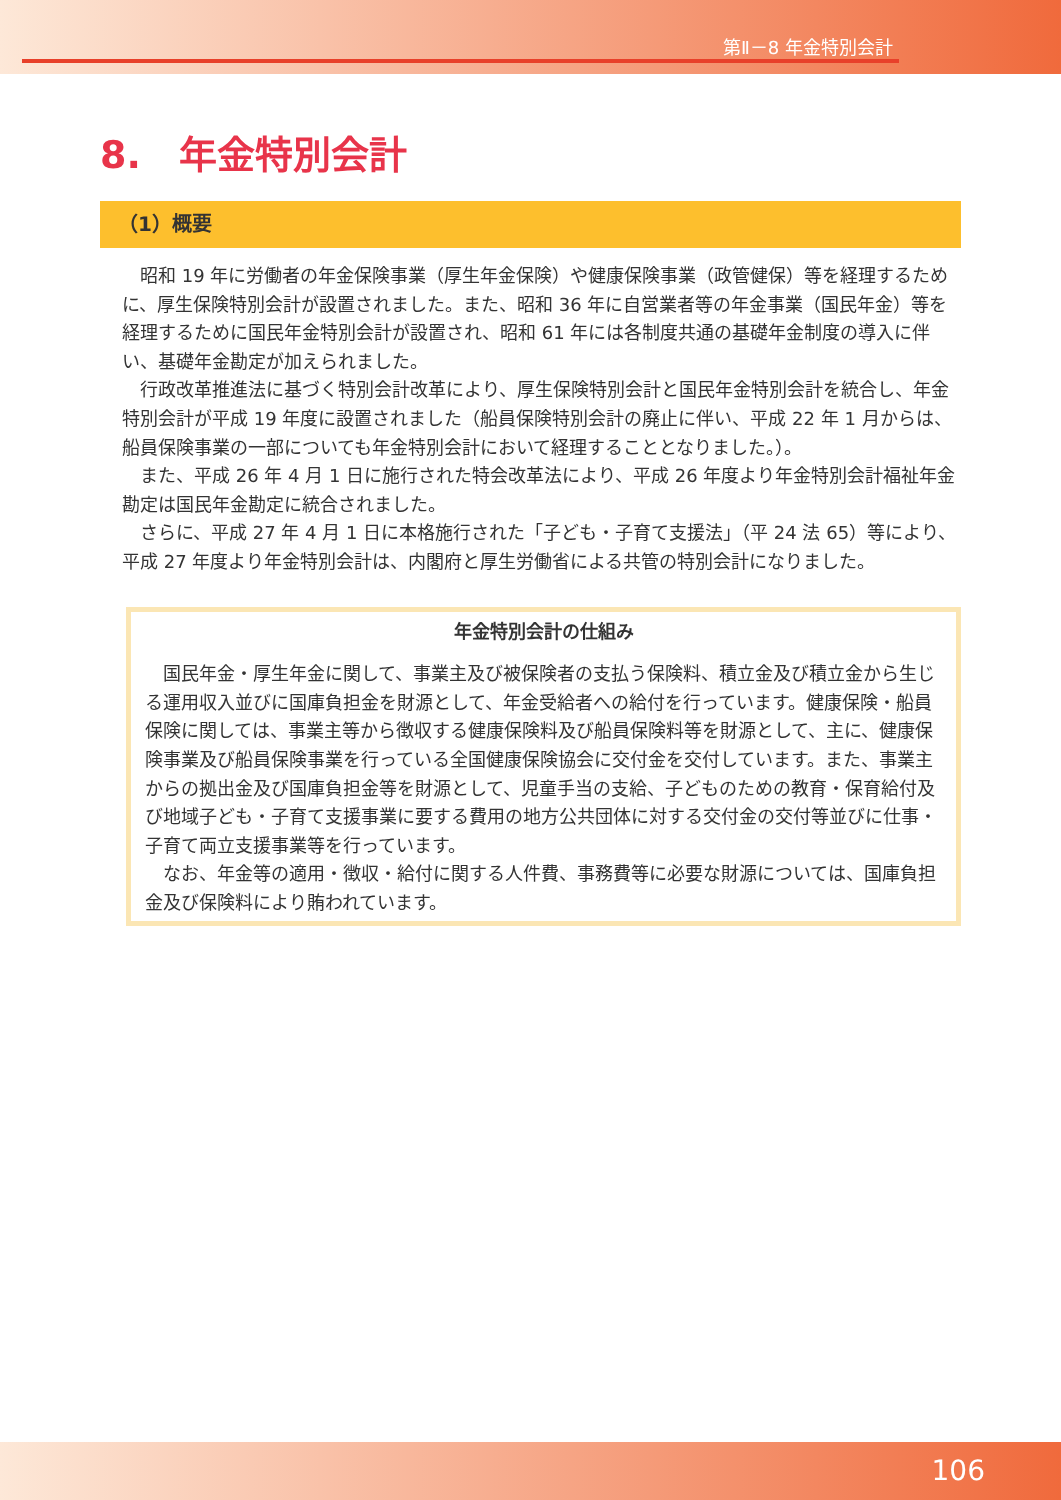第Ⅱ－8 年金特別会計
8.　年金特別会計
（1）概要
昭和 19 年に労働者の年金保険事業（厚生年金保険）や健康保険事業（政管健保）等を経理するために、厚生保険特別会計が設置されました。また、昭和 36 年に自営業者等の年金事業（国民年金）等を経理するために国民年金特別会計が設置され、昭和 61 年には各制度共通の基礎年金制度の導入に伴い、基礎年金勘定が加えられました。
行政改革推進法に基づく特別会計改革により、厚生保険特別会計と国民年金特別会計を統合し、年金特別会計が平成 19 年度に設置されました（船員保険特別会計の廃止に伴い、平成 22 年 1 月からは、船員保険事業の一部についても年金特別会計において経理することとなりました。）。
また、平成 26 年 4 月 1 日に施行された特会改革法により、平成 26 年度より年金特別会計福祉年金勘定は国民年金勘定に統合されました。
さらに、平成 27 年 4 月 1 日に本格施行された「子ども・子育て支援法」（平 24 法 65）等により、平成 27 年度より年金特別会計は、内閣府と厚生労働省による共管の特別会計になりました。
年金特別会計の仕組み
国民年金・厚生年金に関して、事業主及び被保険者の支払う保険料、積立金及び積立金から生じる運用収入並びに国庫負担金を財源として、年金受給者への給付を行っています。健康保険・船員保険に関しては、事業主等から徴収する健康保険料及び船員保険料等を財源として、主に、健康保険事業及び船員保険事業を行っている全国健康保険協会に交付金を交付しています。また、事業主からの拠出金及び国庫負担金等を財源として、児童手当の支給、子どものための教育・保育給付及び地域子ども・子育て支援事業に要する費用の地方公共団体に対する交付金の交付等並びに仕事・子育て両立支援事業等を行っています。
なお、年金等の適用・徴収・給付に関する人件費、事務費等に必要な財源については、国庫負担金及び保険料により賄われています。
106